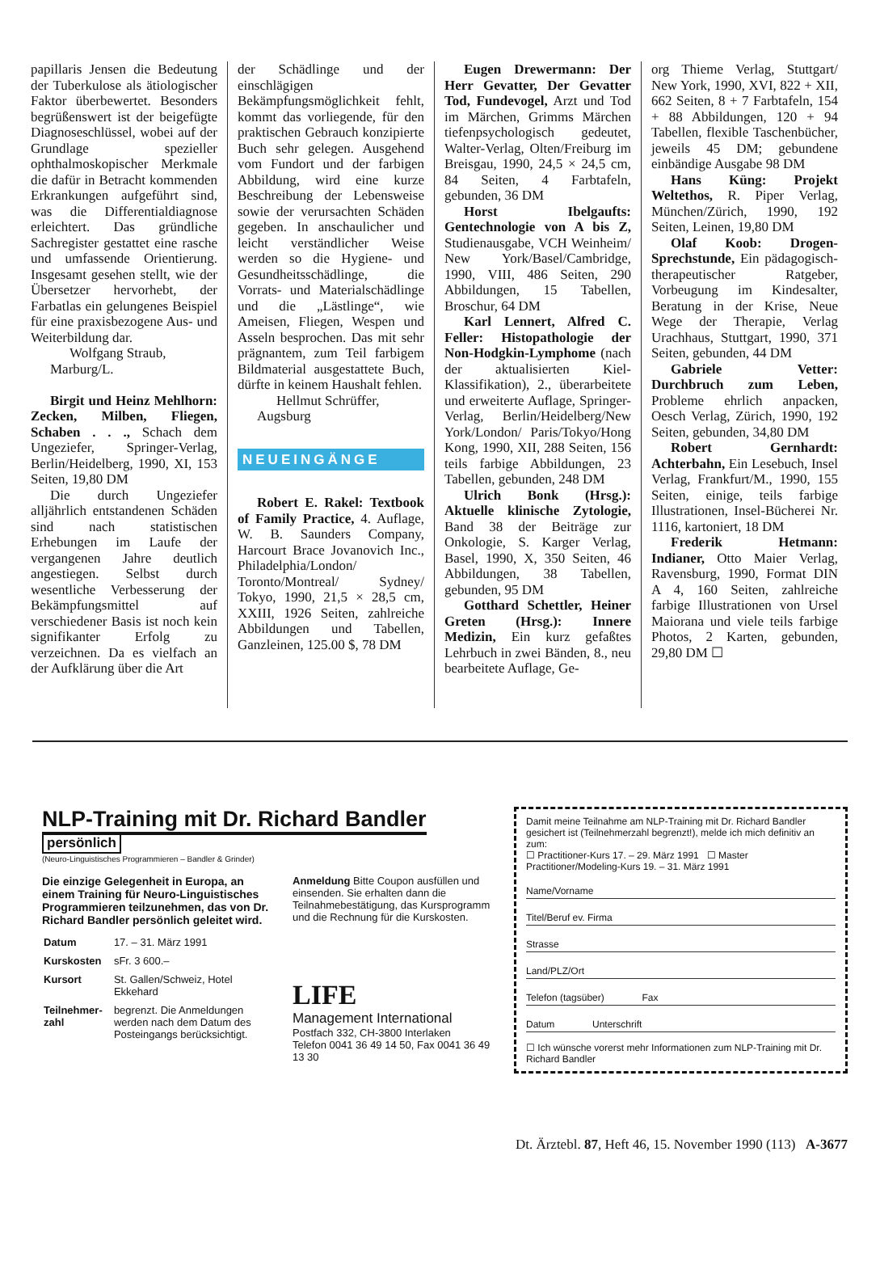papillaris Jensen die Bedeutung der Tuberkulose als ätiologischer Faktor überbewertet. Besonders begrüßenswert ist der beigefügte Diagnoseschlüssel, wobei auf der Grundlage spezieller ophthalmoskopischer Merkmale die dafür in Betracht kommenden Erkrankungen aufgeführt sind, was die Differentialdiagnose erleichtert. Das gründliche Sachregister gestattet eine rasche und umfassende Orientierung. Insgesamt gesehen stellt, wie der Übersetzer hervorhebt, der Farbatlas ein gelungenes Beispiel für eine praxisbezogene Aus- und Weiterbildung dar.
Wolfgang Straub,
Marburg/L.
Birgit und Heinz Mehlhorn: Zecken, Milben, Fliegen, Schaben . . ., Schach dem Ungeziefer, Springer-Verlag, Berlin/Heidelberg, 1990, XI, 153 Seiten, 19,80 DM
Die durch Ungeziefer alljährlich entstandenen Schäden sind nach statistischen Erhebungen im Laufe der vergangenen Jahre deutlich angestiegen. Selbst durch wesentliche Verbesserung der Bekämpfungsmittel auf verschiedener Basis ist noch kein signifikanter Erfolg zu verzeichnen. Da es vielfach an der Aufklärung über die Art
der Schädlinge und der einschlägigen Bekämpfungsmöglichkeit fehlt, kommt das vorliegende, für den praktischen Gebrauch konzipierte Buch sehr gelegen. Ausgehend vom Fundort und der farbigen Abbildung, wird eine kurze Beschreibung der Lebensweise sowie der verursachten Schäden gegeben. In anschaulicher und leicht verständlicher Weise werden so die Hygiene- und Gesundheitsschädlinge, die Vorrats- und Materialschädlinge und die „Lästlinge“, wie Ameisen, Fliegen, Wespen und Asseln besprochen. Das mit sehr prägnantem, zum Teil farbigem Bildmaterial ausgestattete Buch, dürfte in keinem Haushalt fehlen.
Hellmut Schrüffer,
Augsburg
NEUEINGÄNGE
Robert E. Rakel: Textbook of Family Practice, 4. Auflage, W. B. Saunders Company, Harcourt Brace Jovanovich Inc., Philadelphia/London/ Toronto/Montreal/ Sydney/ Tokyo, 1990, 21,5 × 28,5 cm, XXIII, 1926 Seiten, zahlreiche Abbildungen und Tabellen, Ganzleinen, 125.00 $, 78 DM
Eugen Drewermann: Der Herr Gevatter, Der Gevatter Tod, Fundevogel, Arzt und Tod im Märchen, Grimms Märchen tiefenpsychologisch gedeutet, Walter-Verlag, Olten/Freiburg im Breisgau, 1990, 24,5 × 24,5 cm, 84 Seiten, 4 Farbtafeln, gebunden, 36 DM
Horst Ibelgaufts: Gentechnologie von A bis Z, Studienausgabe, VCH Weinheim/ New York/Basel/Cambridge, 1990, VIII, 486 Seiten, 290 Abbildungen, 15 Tabellen, Broschur, 64 DM
Karl Lennert, Alfred C. Feller: Histopathologie der Non-Hodgkin-Lymphome (nach der aktualisierten Kiel-Klassifikation), 2., überarbeitete und erweiterte Auflage, Springer-Verlag, Berlin/Heidelberg/New York/London/ Paris/Tokyo/Hong Kong, 1990, XII, 288 Seiten, 156 teils farbige Abbildungen, 23 Tabellen, gebunden, 248 DM
Ulrich Bonk (Hrsg.): Aktuelle klinische Zytologie, Band 38 der Beiträge zur Onkologie, S. Karger Verlag, Basel, 1990, X, 350 Seiten, 46 Abbildungen, 38 Tabellen, gebunden, 95 DM
Gotthard Schettler, Heiner Greten (Hrsg.): Innere Medizin, Ein kurz gefaßtes Lehrbuch in zwei Bänden, 8., neu bearbeitete Auflage, Ge-
org Thieme Verlag, Stuttgart/ New York, 1990, XVI, 822 + XII, 662 Seiten, 8 + 7 Farbtafeln, 154 + 88 Abbildungen, 120 + 94 Tabellen, flexible Taschenbücher, jeweils 45 DM; gebundene einbändige Ausgabe 98 DM
Hans Küng: Projekt Weltethos, R. Piper Verlag, München/Zürich, 1990, 192 Seiten, Leinen, 19,80 DM
Olaf Koob: Drogen-Sprechstunde, Ein pädagogisch-therapeutischer Ratgeber, Vorbeugung im Kindesalter, Beratung in der Krise, Neue Wege der Therapie, Verlag Urachhaus, Stuttgart, 1990, 371 Seiten, gebunden, 44 DM
Gabriele Vetter: Durchbruch zum Leben, Probleme ehrlich anpacken, Oesch Verlag, Zürich, 1990, 192 Seiten, gebunden, 34,80 DM
Robert Gernhardt: Achterbahn, Ein Lesebuch, Insel Verlag, Frankfurt/M., 1990, 155 Seiten, einige, teils farbige Illustrationen, Insel-Bücherei Nr. 1116, kartoniert, 18 DM
Frederik Hetmann: Indianer, Otto Maier Verlag, Ravensburg, 1990, Format DIN A 4, 160 Seiten, zahlreiche farbige Illustrationen von Ursel Maiorana und viele teils farbige Photos, 2 Karten, gebunden, 29,80 DM ☐
NLP-Training mit Dr. Richard Bandler
persönlich
(Neuro-Linguistisches Programmieren – Bandler & Grinder)
Die einzige Gelegenheit in Europa, an einem Training für Neuro-Linguistisches Programmieren teilzunehmen, das von Dr. Richard Bandler persönlich geleitet wird.
| Datum | 17. – 31. März 1991 |
| Kurskosten | sFr. 3 600.– |
| Kursort | St. Gallen/Schweiz, Hotel Ekkehard |
| Teilnehmer-zahl | begrenzt. Die Anmeldungen werden nach dem Datum des Posteingangs berücksichtigt. |
Anmeldung Bitte Coupon ausfüllen und einsenden. Sie erhalten dann die Teilnahmebestätigung, das Kursprogramm und die Rechnung für die Kurskosten.
LIFE
Management International
Postfach 332, CH-3800 Interlaken
Telefon 0041 36 49 14 50, Fax 0041 36 49 13 30
Damit meine Teilnahme am NLP-Training mit Dr. Richard Bandler gesichert ist (Teilnehmerzahl begrenzt!), melde ich mich definitiv an zum:
☐ Practitioner-Kurs 17. – 29. März 1991 ☐ Master Practitioner/Modeling-Kurs 19. – 31. März 1991
Name/Vorname
Titel/Beruf ev. Firma
Strasse
Land/PLZ/Ort
Telefon (tagsüber) Fax
Datum Unterschrift
☐ Ich wünsche vorerst mehr Informationen zum NLP-Training mit Dr. Richard Bandler
Dt. Ärztebl. 87, Heft 46, 15. November 1990 (113) A-3677